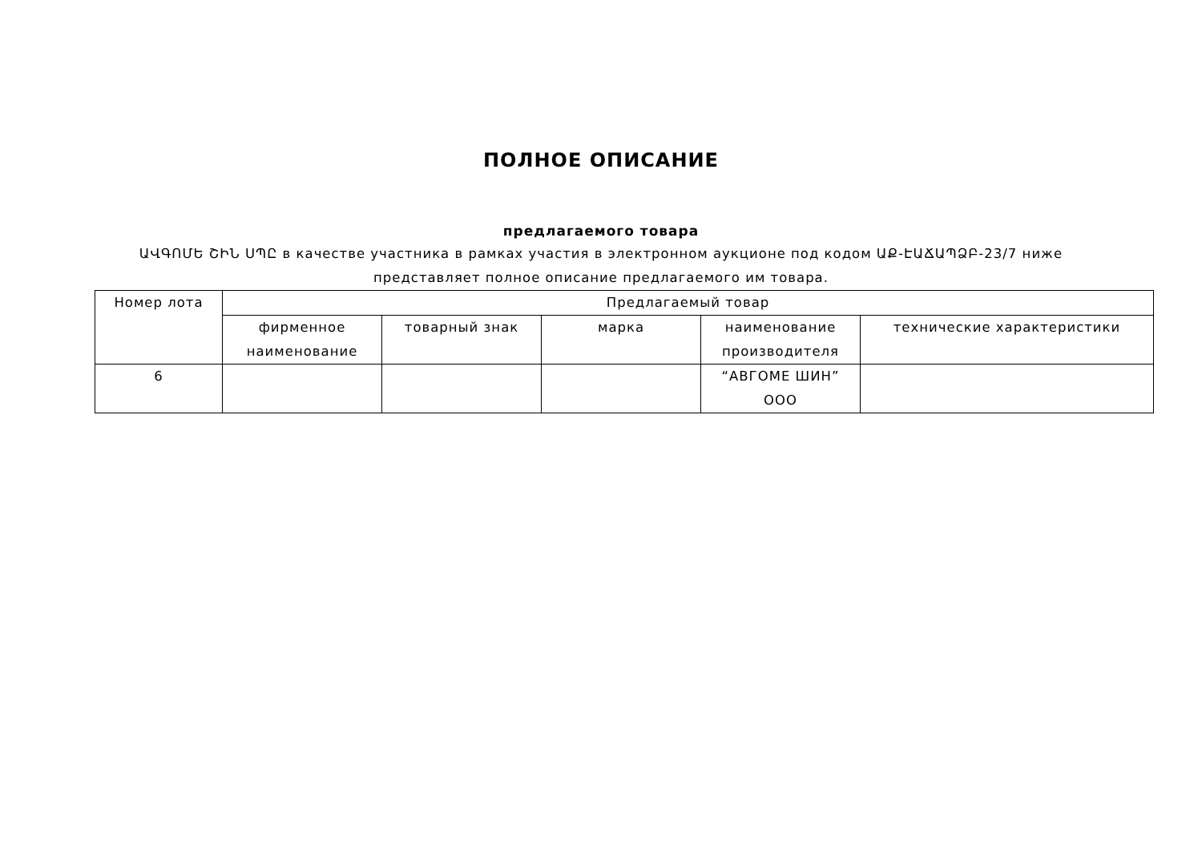ПОЛНОЕ ОПИСАНИЕ
предлагаемого товара
ԱՎԳՈՄԵ ՇԻՆ ՍՊԸ в качестве участника в рамках участия в электронном аукционе под кодом ԱՔ-ԷԱՃԱՊՁԲ-23/7 ниже представляет полное описание предлагаемого им товара.
| Номер лота | Предлагаемый товар | | | | |
| --- | --- | --- | --- | --- | --- |
| | фирменное наименование | товарный знак | марка | наименование производителя | технические характеристики |
| 6 | | | | “АВГОМЕ ШИН” ООО | |